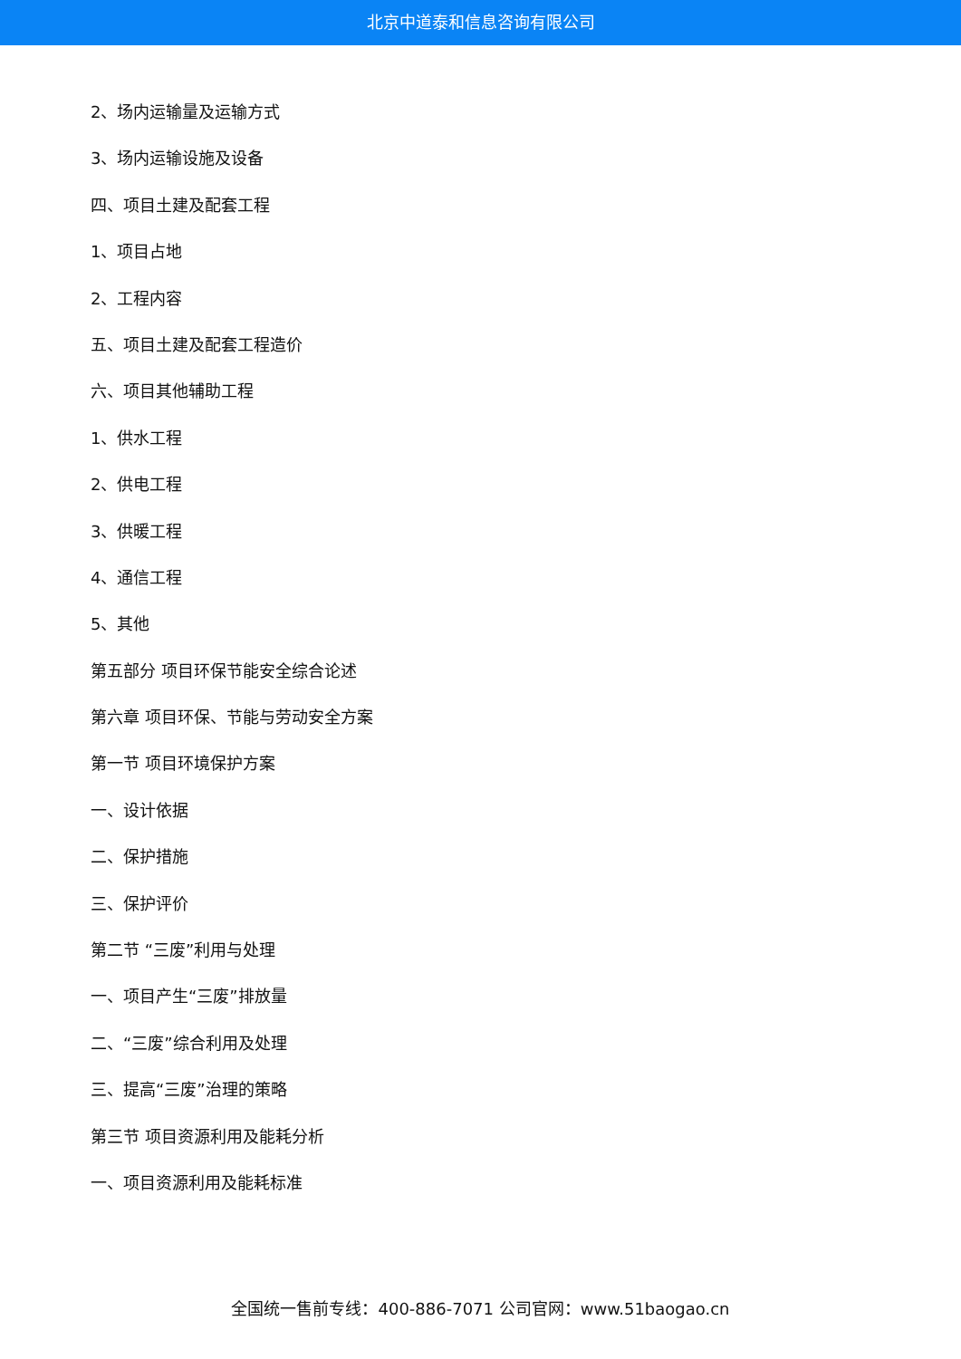北京中道泰和信息咨询有限公司
2、场内运输量及运输方式
3、场内运输设施及设备
四、项目土建及配套工程
1、项目占地
2、工程内容
五、项目土建及配套工程造价
六、项目其他辅助工程
1、供水工程
2、供电工程
3、供暖工程
4、通信工程
5、其他
第五部分 项目环保节能安全综合论述
第六章 项目环保、节能与劳动安全方案
第一节 项目环境保护方案
一、设计依据
二、保护措施
三、保护评价
第二节 “三废”利用与处理
一、项目产生“三废”排放量
二、“三废”综合利用及处理
三、提高“三废”治理的策略
第三节 项目资源利用及能耗分析
一、项目资源利用及能耗标准
全国统一售前专线：400-886-7071 公司官网：www.51baogao.cn